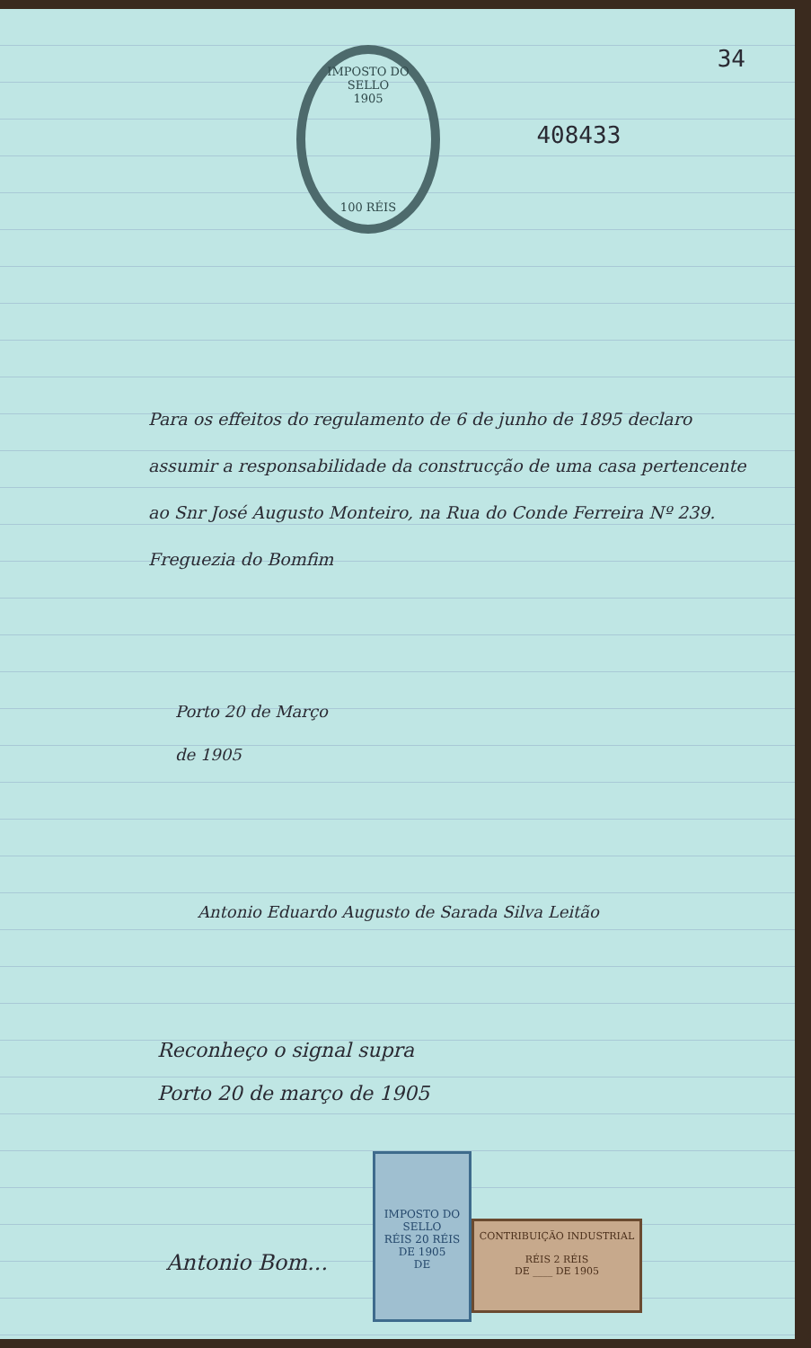IMPOSTO DO SELLO
1905
100 RÉIS
408433
34
Para os effeitos do regulamento de 6 de junho de 1895 declaro assumir a responsabilidade da construcção de uma casa pertencente ao Snr José Augusto Monteiro, na Rua do Conde Ferreira Nº 239. Freguezia do Bomfim
Porto 20 de Março
de 1905
Antonio Eduardo Augusto de Sarada Silva Leitão
Reconheço o signal supra
Porto 20 de março de 1905
IMPOSTO DO SELLO
RÉIS 20 RÉIS
DE 1905
DE
CONTRIBUIÇÃO INDUSTRIAL
RÉIS 2 RÉIS
DE ____ DE 1905
Antonio Bom...